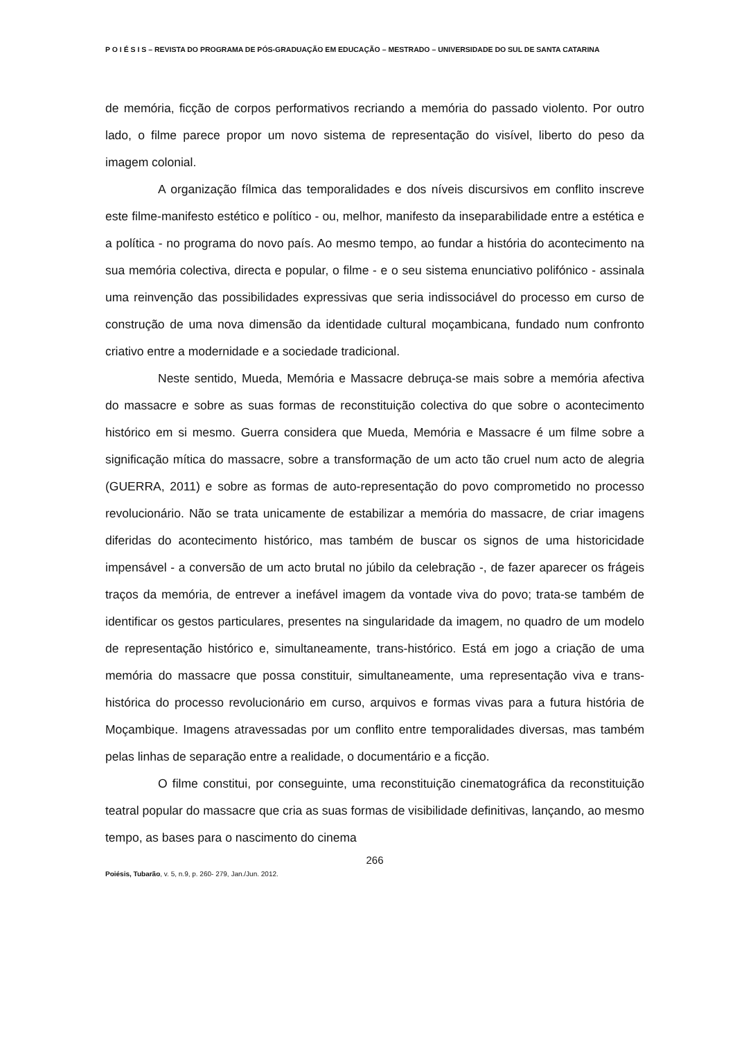P O I É S I S – REVISTA DO PROGRAMA DE PÓS-GRADUAÇÃO EM EDUCAÇÃO – MESTRADO – UNIVERSIDADE DO SUL DE SANTA CATARINA
de memória, ficção de corpos performativos recriando a memória do passado violento. Por outro lado, o filme parece propor um novo sistema de representação do visível, liberto do peso da imagem colonial.
A organização fílmica das temporalidades e dos níveis discursivos em conflito inscreve este filme-manifesto estético e político - ou, melhor, manifesto da inseparabilidade entre a estética e a política - no programa do novo país. Ao mesmo tempo, ao fundar a história do acontecimento na sua memória colectiva, directa e popular, o filme - e o seu sistema enunciativo polifónico - assinala uma reinvenção das possibilidades expressivas que seria indissociável do processo em curso de construção de uma nova dimensão da identidade cultural moçambicana, fundado num confronto criativo entre a modernidade e a sociedade tradicional.
Neste sentido, Mueda, Memória e Massacre debruça-se mais sobre a memória afectiva do massacre e sobre as suas formas de reconstituição colectiva do que sobre o acontecimento histórico em si mesmo. Guerra considera que Mueda, Memória e Massacre é um filme sobre a significação mítica do massacre, sobre a transformação de um acto tão cruel num acto de alegria (GUERRA, 2011) e sobre as formas de auto-representação do povo comprometido no processo revolucionário. Não se trata unicamente de estabilizar a memória do massacre, de criar imagens diferidas do acontecimento histórico, mas também de buscar os signos de uma historicidade impensável - a conversão de um acto brutal no júbilo da celebração -, de fazer aparecer os frágeis traços da memória, de entrever a inefável imagem da vontade viva do povo; trata-se também de identificar os gestos particulares, presentes na singularidade da imagem, no quadro de um modelo de representação histórico e, simultaneamente, trans-histórico. Está em jogo a criação de uma memória do massacre que possa constituir, simultaneamente, uma representação viva e trans-histórica do processo revolucionário em curso, arquivos e formas vivas para a futura história de Moçambique. Imagens atravessadas por um conflito entre temporalidades diversas, mas também pelas linhas de separação entre a realidade, o documentário e a ficção.
O filme constitui, por conseguinte, uma reconstituição cinematográfica da reconstituição teatral popular do massacre que cria as suas formas de visibilidade definitivas, lançando, ao mesmo tempo, as bases para o nascimento do cinema
266
Poiésis, Tubarão, v. 5, n.9, p. 260- 279, Jan./Jun. 2012.